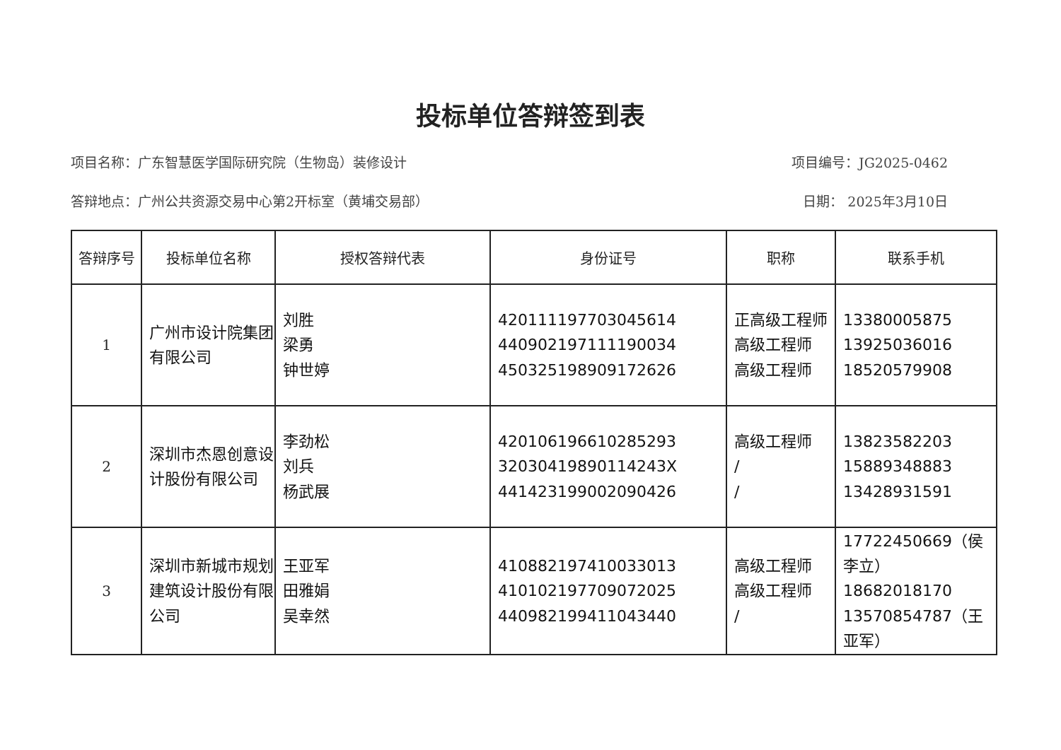投标单位答辩签到表
项目名称：广东智慧医学国际研究院（生物岛）装修设计 项目编号：JG2025-0462
答辩地点：广州公共资源交易中心第2开标室（黄埔交易部） 日期： 2025年3月10日
| 答辩序号 | 投标单位名称 | 授权答辩代表 | 身份证号 | 职称 | 联系手机 |
| --- | --- | --- | --- | --- | --- |
| 1 | 广州市设计院集团有限公司 | 刘胜 梁勇 钟世婷 | 420111197703045614 440902197111190034 450325198909172626 | 正高级工程师 高级工程师 高级工程师 | 13380005875 13925036016 18520579908 |
| 2 | 深圳市杰恩创意设计股份有限公司 | 李劲松 刘兵 杨武展 | 420106196610285293 32030419890114243X 441423199002090426 | 高级工程师 / / | 13823582203 15889348883 13428931591 |
| 3 | 深圳市新城市规划建筑设计股份有限公司 | 王亚军 田雅娟 吴幸然 | 410882197410033013 410102197709072025 440982199411043440 | 高级工程师 高级工程师 / | 17722450669（侯李立） 18682018170 13570854787（王亚军） |